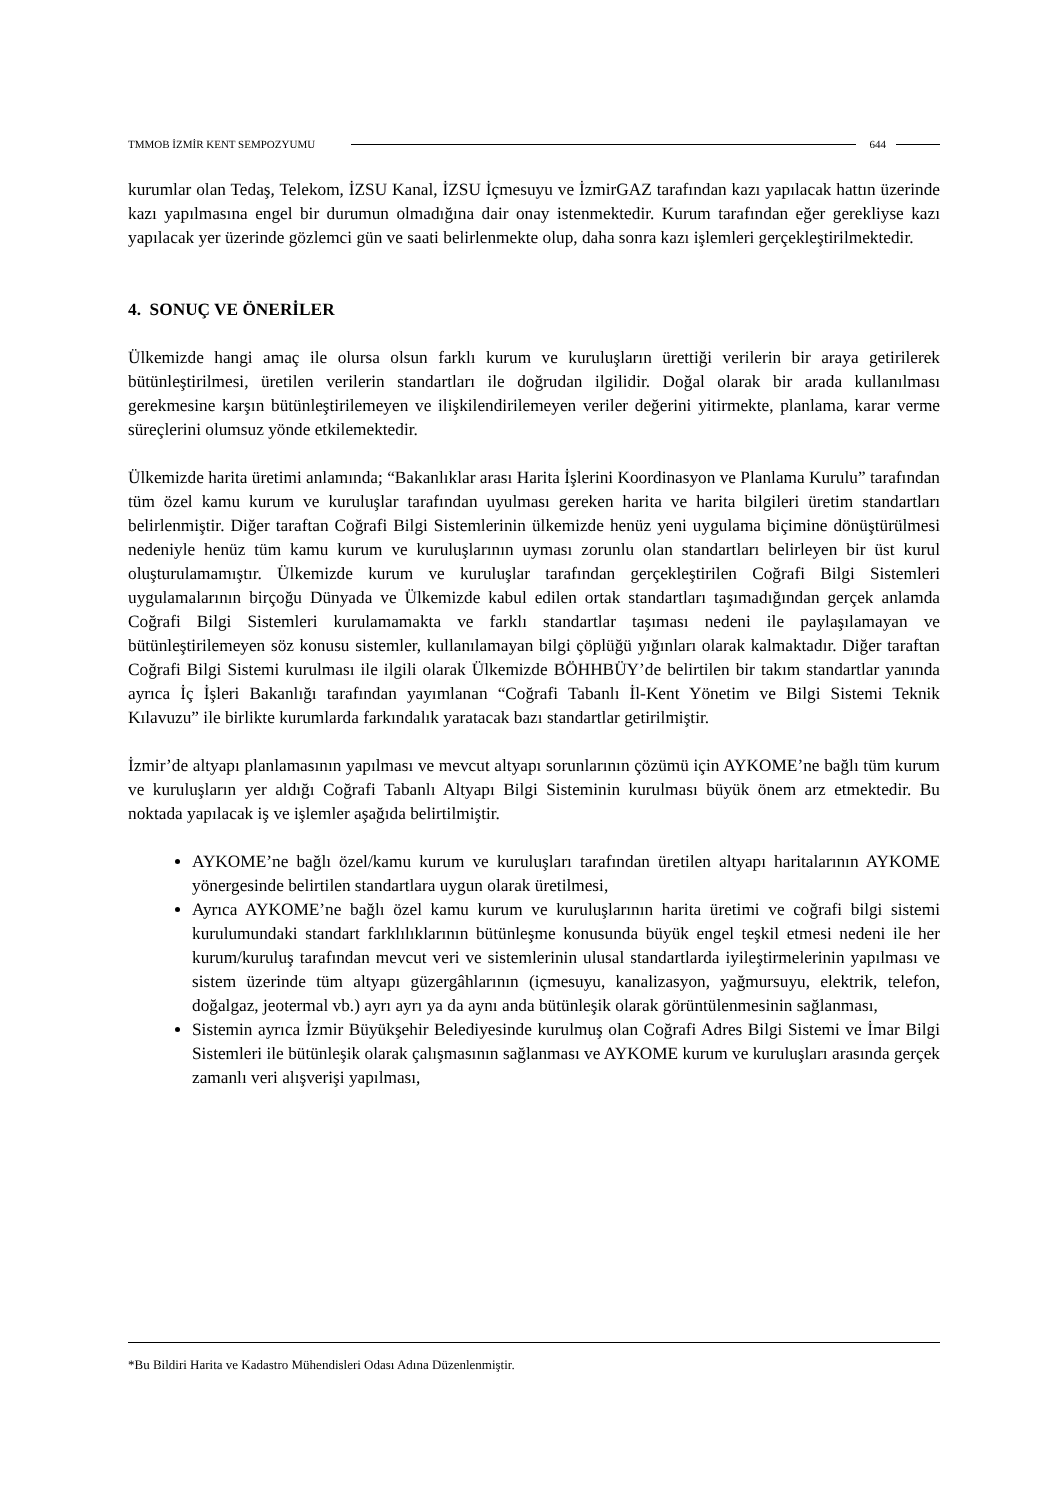TMMOB İZMİR KENT SEMPOZYUMU 644
kurumlar olan Tedaş, Telekom, İZSU Kanal, İZSU İçmesuyu ve İzmirGAZ tarafından kazı yapılacak hattın üzerinde kazı yapılmasına engel bir durumun olmadığına dair onay istenmektedir. Kurum tarafından eğer gerekliyse kazı yapılacak yer üzerinde gözlemci gün ve saati belirlenmekte olup, daha sonra kazı işlemleri gerçekleştirilmektedir.
4. SONUÇ VE ÖNERİLER
Ülkemizde hangi amaç ile olursa olsun farklı kurum ve kuruluşların ürettiği verilerin bir araya getirilerek bütünleştirilmesi, üretilen verilerin standartları ile doğrudan ilgilidir. Doğal olarak bir arada kullanılması gerekmesine karşın bütünleştirilemeyen ve ilişkilendirilemeyen veriler değerini yitirmekte, planlama, karar verme süreçlerini olumsuz yönde etkilemektedir.
Ülkemizde harita üretimi anlamında; “Bakanlıklar arası Harita İşlerini Koordinasyon ve Planlama Kurulu” tarafından tüm özel kamu kurum ve kuruluşlar tarafından uyulması gereken harita ve harita bilgileri üretim standartları belirlenmiştir. Diğer taraftan Coğrafi Bilgi Sistemlerinin ülkemizde henüz yeni uygulama biçimine dönüştürülmesi nedeniyle henüz tüm kamu kurum ve kuruluşlarının uyması zorunlu olan standartları belirleyen bir üst kurul oluşturulamamıştır. Ülkemizde kurum ve kuruluşlar tarafından gerçekleştirilen Coğrafi Bilgi Sistemleri uygulamalarının birçoğu Dünyada ve Ülkemizde kabul edilen ortak standartları taşımadığından gerçek anlamda Coğrafi Bilgi Sistemleri kurulamamakta ve farklı standartlar taşıması nedeni ile paylaşılamayan ve bütünleştirilemeyen söz konusu sistemler, kullanılamayan bilgi çöplüğü yığınları olarak kalmaktadır. Diğer taraftan Coğrafi Bilgi Sistemi kurulması ile ilgili olarak Ülkemizde BÖHHBÜY’de belirtilen bir takım standartlar yanında ayrıca İç İşleri Bakanlığı tarafından yayımlanan “Coğrafi Tabanlı İl-Kent Yönetim ve Bilgi Sistemi Teknik Kılavuzu” ile birlikte kurumlarda farkındalık yaratacak bazı standartlar getirilmiştir.
İzmir’de altyapı planlamasının yapılması ve mevcut altyapı sorunlarının çözümü için AYKOME’ne bağlı tüm kurum ve kuruluşların yer aldığı Coğrafi Tabanlı Altyapı Bilgi Sisteminin kurulması büyük önem arz etmektedir. Bu noktada yapılacak iş ve işlemler aşağıda belirtilmiştir.
AYKOME’ne bağlı özel/kamu kurum ve kuruluşları tarafından üretilen altyapı haritalarının AYKOME yönergesinde belirtilen standartlara uygun olarak üretilmesi,
Ayrıca AYKOME’ne bağlı özel kamu kurum ve kuruluşlarının harita üretimi ve coğrafi bilgi sistemi kurulumundaki standart farklılıklarının bütünleşme konusunda büyük engel teşkil etmesi nedeni ile her kurum/kuruluş tarafından mevcut veri ve sistemlerinin ulusal standartlarda iyileştirmelerinin yapılması ve sistem üzerinde tüm altyapı güzergâhlarının (içmesuyu, kanalizasyon, yağmursuyu, elektrik, telefon, doğalgaz, jeotermal vb.) ayrı ayrı ya da aynı anda bütünleşik olarak görüntülenmesinin sağlanması,
Sistemin ayrıca İzmir Büyükşehir Belediyesinde kurulmuş olan Coğrafi Adres Bilgi Sistemi ve İmar Bilgi Sistemleri ile bütünleşik olarak çalışmasının sağlanması ve AYKOME kurum ve kuruluşları arasında gerçek zamanlı veri alışverişi yapılması,
*Bu Bildiri Harita ve Kadastro Mühendisleri Odası Adına Düzenlenmiştir.